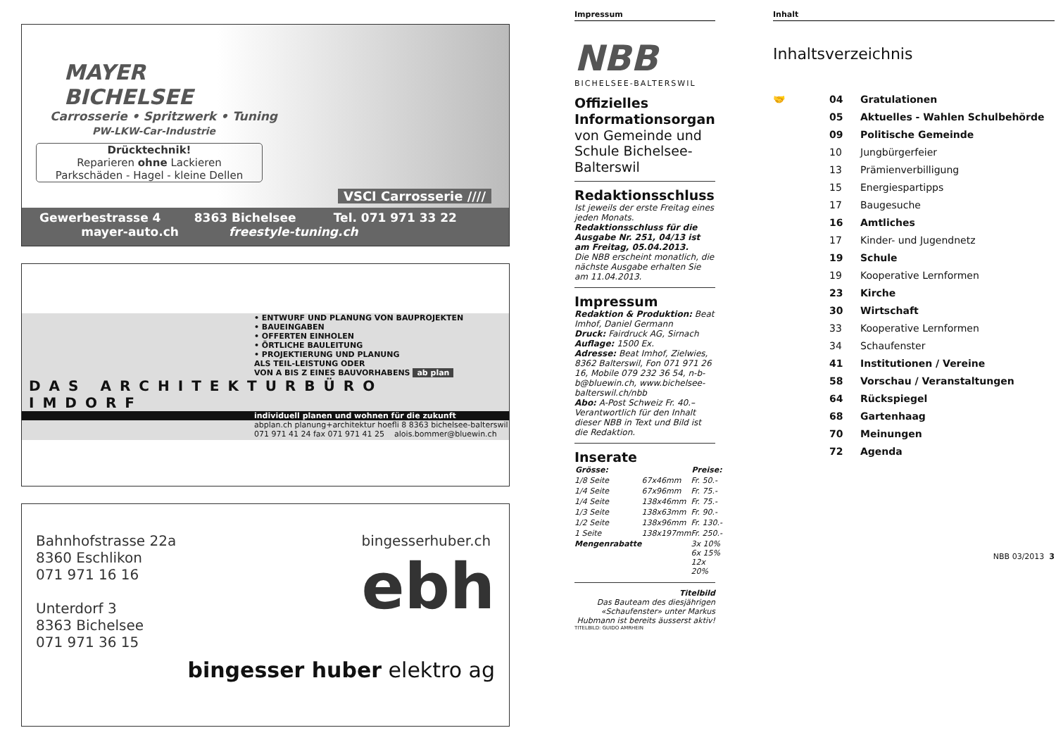MAYER
BICHELSEE
Carrosserie • Spritzwerk • Tuning
PW-LKW-Car-Industrie
Drücktechnik!
Reparieren ohne Lackieren
Parkschäden - Hagel - kleine Dellen
VSCI Carrosserie ////
Gewerbestrasse 4 8363 Bichelsee Tel. 071 971 33 22
mayer-auto.ch freestyle-tuning.ch
• ENTWURF UND PLANUNG VON BAUPROJEKTEN
• BAUEINGABEN
• OFFERTEN EINHOLEN
• ÖRTLICHE BAULEITUNG
• PROJEKTIERUNG UND PLANUNG
ALS TEIL-LEISTUNG ODER
VON A BIS Z EINES BAUVORHABENS ab plan
DAS ARCHITEKTURBÜRO IMDORF
individuell planen und wohnen für die zukunft
abplan.ch planung+architektur hoefli 8 8363 bichelsee-balterswil
071 971 41 24 fax 071 971 41 25 alois.bommer@bluewin.ch
Bahnhofstrasse 22a
8360 Eschlikon
071 971 16 16
Unterdorf 3
8363 Bichelsee
071 971 36 15
bingesserhuber.ch
ebh
bingesser huber elektro ag
Impressum
NBB
BICHELSEE-BALTERSWIL
Offizielles Informationsorgan
von Gemeinde und Schule Bichelsee-Balterswil
Redaktionsschluss
Ist jeweils der erste Freitag eines jeden Monats.
Redaktionsschluss für die Ausgabe Nr. 251, 04/13 ist am Freitag, 05.04.2013.
Die NBB erscheint monatlich, die nächste Ausgabe erhalten Sie am 11.04.2013.
Impressum
Redaktion & Produktion: Beat Imhof, Daniel Germann
Druck: Fairdruck AG, Sirnach
Auflage: 1500 Ex.
Adresse: Beat Imhof, Zielwies, 8362 Balterswil, Fon 071 971 26 16, Mobile 079 232 36 54, n-b-b@bluewin.ch, www.bichelsee-balterswil.ch/nbb
Abo: A-Post Schweiz Fr. 40.–
Verantwortlich für den Inhalt dieser NBB in Text und Bild ist die Redaktion.
Inserate
| Grösse: | | Preise: |
| --- | --- | --- |
| 1/8 Seite | 67x46mm | Fr. 50.- |
| 1/4 Seite | 67x96mm | Fr. 75.- |
| 1/4 Seite | 138x46mm | Fr. 75.- |
| 1/3 Seite | 138x63mm | Fr. 90.- |
| 1/2 Seite | 138x96mm | Fr. 130.- |
| 1 Seite | 138x197mm | Fr. 250.- |
| Mengenrabatte | | 3x 10% 6x 15% 12x 20% |
Titelbild
Das Bauteam des diesjährigen «Schaufenster» unter Markus Hubmann ist bereits äusserst aktiv!
TITELBILD: GUIDO AMRHEIN
Inhalt
Inhaltsverzeichnis
| 🤝 | 04 | Gratulationen |
| | 05 | Aktuelles - Wahlen Schulbehörde |
| | 09 | Politische Gemeinde |
| | 10 | Jungbürgerfeier |
| | 13 | Prämienverbilligung |
| | 15 | Energiespartipps |
| | 17 | Baugesuche |
| | 16 | Amtliches |
| | 17 | Kinder- und Jugendnetz |
| | 19 | Schule |
| | 19 | Kooperative Lernformen |
| | 23 | Kirche |
| | 30 | Wirtschaft |
| | 33 | Kooperative Lernformen |
| | 34 | Schaufenster |
| | 41 | Institutionen / Vereine |
| | 58 | Vorschau / Veranstaltungen |
| | 64 | Rückspiegel |
| | 68 | Gartenhaag |
| | 70 | Meinungen |
| | 72 | Agenda |
NBB 03/2013 3